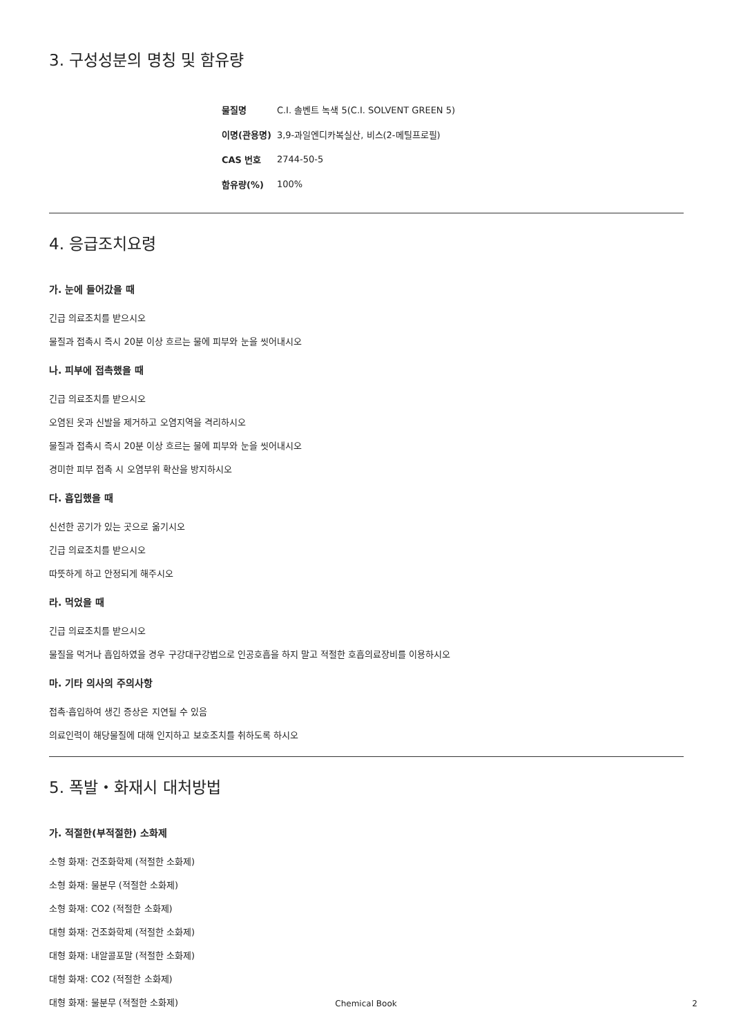3. 구성성분의 명칭 및 함유량
| 물질명 | C.I. 솔벤트 녹색 5(C.I. SOLVENT GREEN 5) |
| 이명(관용명) | 3,9-과일엔디카복실산, 비스(2-메틸프로필) |
| CAS 번호 | 2744-50-5 |
| 함유량(%) | 100% |
4. 응급조치요령
가. 눈에 들어갔을 때
긴급 의료조치를 받으시오
물질과 접촉시 즉시 20분 이상 흐르는 물에 피부와 눈을 씻어내시오
나. 피부에 접촉했을 때
긴급 의료조치를 받으시오
오염된 옷과 신발을 제거하고 오염지역을 격리하시오
물질과 접촉시 즉시 20분 이상 흐르는 물에 피부와 눈을 씻어내시오
경미한 피부 접촉 시 오염부위 확산을 방지하시오
다. 흡입했을 때
신선한 공기가 있는 곳으로 옮기시오
긴급 의료조치를 받으시오
따뜻하게 하고 안정되게 해주시오
라. 먹었을 때
긴급 의료조치를 받으시오
물질을 먹거나 흡입하였을 경우 구강대구강법으로 인공호흡을 하지 말고 적절한 호흡의료장비를 이용하시오
마. 기타 의사의 주의사항
접촉·흡입하여 생긴 증상은 지연될 수 있음
의료인력이 해당물질에 대해 인지하고 보호조치를 취하도록 하시오
5. 폭발・화재시 대처방법
가. 적절한(부적절한) 소화제
소형 화재: 건조화학제 (적절한 소화제)
소형 화재: 물분무 (적절한 소화제)
소형 화재: CO2 (적절한 소화제)
대형 화재: 건조화학제 (적절한 소화제)
대형 화재: 내알콜포말 (적절한 소화제)
대형 화재: CO2 (적절한 소화제)
대형 화재: 물분무 (적절한 소화제)
Chemical Book 2